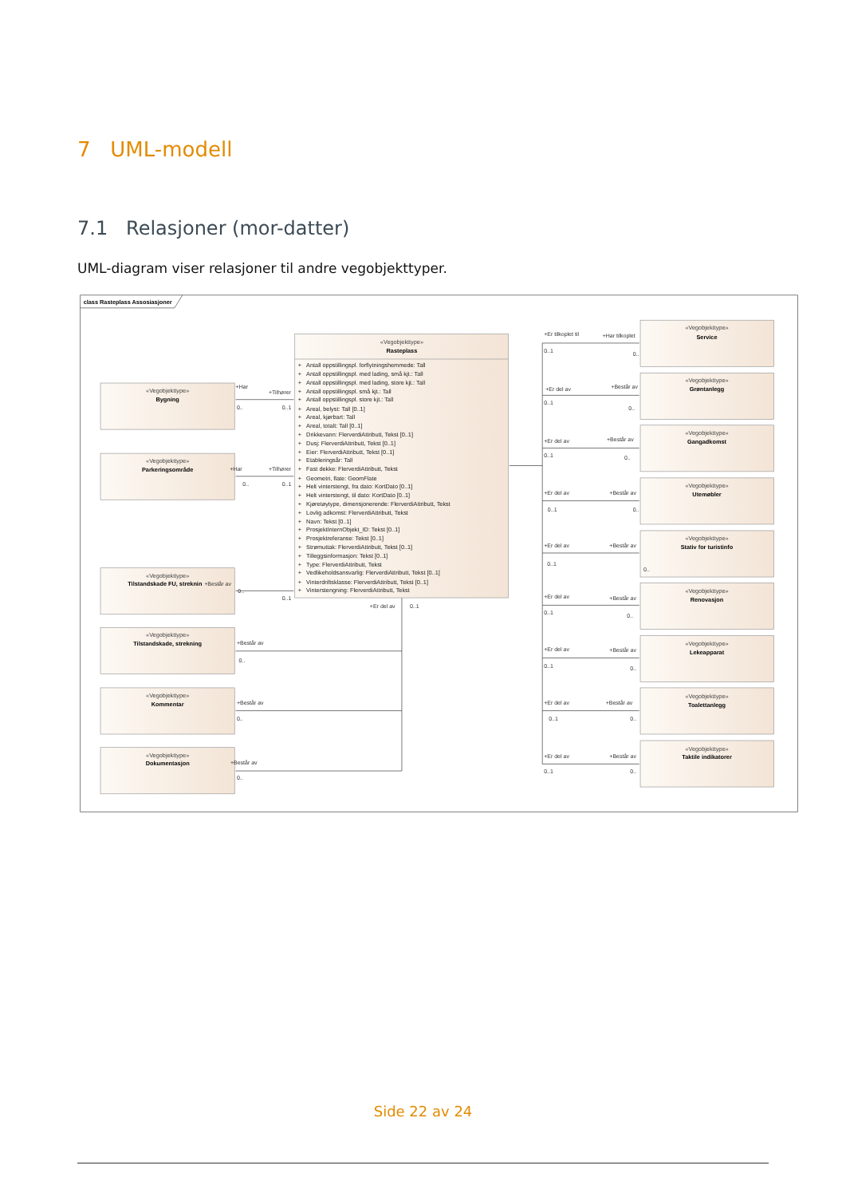7 UML-modell
7.1 Relasjoner (mor-datter)
UML-diagram viser relasjoner til andre vegobjekttyper.
class Rasteplass Assosiasjoner
«Vegobjekttype»
Rasteplass
+ Antall oppstillingspl. forflytningshemmede: Tall
+ Antall oppstillingspl. med lading, små kjt.: Tall
+ Antall oppstillingspl. med lading, store kjt.: Tall
+ Antall oppstillingspl. små kjt.: Tall
+ Antall oppstillingspl. store kjt.: Tall
+ Areal, belyst: Tall [0..1]
+ Areal, kjørbart: Tall
+ Areal, totalt: Tall [0..1]
+ Drikkevann: FlerverdiAttributt, Tekst [0..1]
+ Dusj: FlerverdiAttributt, Tekst [0..1]
+ Eier: FlerverdiAttributt, Tekst [0..1]
+ Etableringsår: Tall
+ Fast dekke: FlerverdiAttributt, Tekst
+ Geometri, flate: GeomFlate
+ Helt vinterstengt, fra dato: KortDato [0..1]
+ Helt vinterstengt, til dato: KortDato [0..1]
+ Kjøretøytype, dimensjonerende: FlerverdiAttributt, Tekst
+ Lovlig adkomst: FlerverdiAttributt, Tekst
+ Navn: Tekst [0..1]
+ ProsjektInternObjekt_ID: Tekst [0..1]
+ Prosjektreferanse: Tekst [0..1]
+ Strømuttak: FlerverdiAttributt, Tekst [0..1]
+ Tilleggsinformasjon: Tekst [0..1]
+ Type: FlerverdiAttributt, Tekst
+ Vedlikeholdsansvarlig: FlerverdiAttributt, Tekst [0..1]
+ Vinterdriftsklasse: FlerverdiAttributt, Tekst [0..1]
+ Vinterstengning: FlerverdiAttributt, Tekst
«Vegobjekttype»
Bygning
«Vegobjekttype»
Parkeringsområde
«Vegobjekttype»
Tilstandskade FU, streknin
«Vegobjekttype»
Tilstandskade, strekning
«Vegobjekttype»
Kommentar
«Vegobjekttype»
Dokumentasjon
«Vegobjekttype»
Service
«Vegobjekttype»
Grøntanlegg
«Vegobjekttype»
Gangadkomst
«Vegobjekttype»
Utemøbler
«Vegobjekttype»
Stativ for turistinfo
«Vegobjekttype»
Renovasjon
«Vegobjekttype»
Lekeapparat
«Vegobjekttype»
Toalettanlegg
«Vegobjekttype»
Taktile indikatorer
+Har
+Tilhører
0..
0..1
+Har
+Tilhører
0..
0..1
+Består av
0..
0..1
+Består av
0..
+Består av
0..
+Består av
0..
+Er del av
0..1
+Er tilkoplet til
+Har tilkoplet
0..1
0..
+Er del av
+Består av
0..1
0..
+Er del av
+Består av
0..1
0..
+Er del av
+Består av
0..1
0..
+Er del av
+Består av
0..1
0..
+Er del av
+Består av
0..1
0..
+Er del av
+Består av
0..1
0..
+Er del av
+Består av
0..1
0..
+Er del av
+Består av
0..1
0..
Side 22 av 24